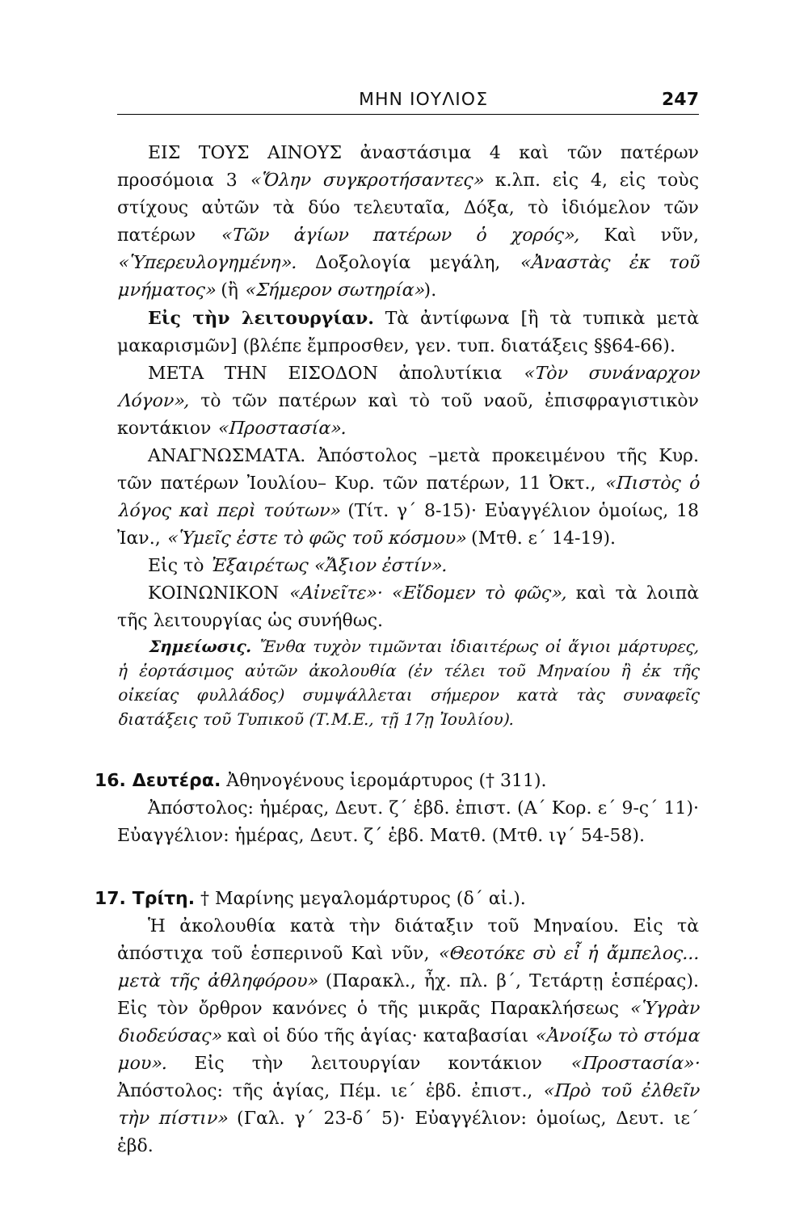ΜΗΝ ΙΟΥΛΙΟΣ 247
ΕΙΣ ΤΟΥΣ ΑΙΝΟΥΣ ἀναστάσιμα 4 καὶ τῶν πατέρων προσόμοια 3 «Ὅλην συγκροτήσαντες» κ.λπ. εἰς 4, εἰς τοὺς στίχους αὐτῶν τὰ δύο τελευταῖα, Δόξα, τὸ ἰδιόμελον τῶν πατέρων «Τῶν ἁγίων πατέρων ὁ χορός», Καὶ νῦν, «Ὑπερευλογημένη». Δοξολογία μεγάλη, «Ἀναστὰς ἐκ τοῦ μνήματος» (ἢ «Σήμερον σωτηρία»).
Εἰς τὴν λειτουργίαν. Τὰ ἀντίφωνα [ἢ τὰ τυπικὰ μετὰ μακαρισμῶν] (βλέπε ἔμπροσθεν, γεν. τυπ. διατάξεις §§64-66).
ΜΕΤΑ ΤΗΝ ΕΙΣΟΔΟΝ ἀπολυτίκια «Τὸν συνάναρχον Λόγον», τὸ τῶν πατέρων καὶ τὸ τοῦ ναοῦ, ἐπισφραγιστικὸν κοντάκιον «Προστασία».
ΑΝΑΓΝΩΣΜΑΤΑ. Ἀπόστολος –μετὰ προκειμένου τῆς Κυρ. τῶν πατέρων Ἰουλίου– Κυρ. τῶν πατέρων, 11 Ὀκτ., «Πιστὸς ὁ λόγος καὶ περὶ τούτων» (Τίτ. γ΄ 8-15)· Εὐαγγέλιον ὁμοίως, 18 Ἰαν., «Ὑμεῖς ἐστε τὸ φῶς τοῦ κόσμου» (Μτθ. ε΄ 14-19).
Εἰς τὸ Ἐξαιρέτως «Ἄξιον ἐστίν».
ΚΟΙΝΩΝΙΚΟΝ «Αἰνεῖτε»· «Εἴδομεν τὸ φῶς», καὶ τὰ λοιπὰ τῆς λειτουργίας ὡς συνήθως.
Σημείωσις. Ἔνθα τυχὸν τιμῶνται ἰδιαιτέρως οἱ ἅγιοι μάρτυρες, ἡ ἑορτάσιμος αὐτῶν ἀκολουθία (ἐν τέλει τοῦ Μηναίου ἢ ἐκ τῆς οἰκείας φυλλάδος) συμψάλλεται σήμερον κατὰ τὰς συναφεῖς διατάξεις τοῦ Τυπικοῦ (Τ.Μ.Ε., τῇ 17ῃ Ἰουλίου).
16. Δευτέρα. Ἀθηνογένους ἱερομάρτυρος († 311).
Ἀπόστολος: ἡμέρας, Δευτ. ζ΄ ἑβδ. ἐπιστ. (Α΄ Κορ. ε΄ 9-ς΄ 11)· Εὐαγγέλιον: ἡμέρας, Δευτ. ζ΄ ἑβδ. Ματθ. (Μτθ. ιγ΄ 54-58).
17. Τρίτη. † Μαρίνης μεγαλομάρτυρος (δ΄ αἰ.).
Ἡ ἀκολουθία κατὰ τὴν διάταξιν τοῦ Μηναίου. Εἰς τὰ ἀπόστιχα τοῦ ἑσπερινοῦ Καὶ νῦν, «Θεοτόκε σὺ εἶ ἡ ἄμπελος... μετὰ τῆς ἀθληφόρου» (Παρακλ., ἦχ. πλ. β΄, Τετάρτῃ ἑσπέρας). Εἰς τὸν ὄρθρον κανόνες ὁ τῆς μικρᾶς Παρακλήσεως «Ὑγρὰν διοδεύσας» καὶ οἱ δύο τῆς ἁγίας· καταβασίαι «Ἀνοίξω τὸ στόμα μου». Εἰς τὴν λειτουργίαν κοντάκιον «Προστασία»· Ἀπόστολος: τῆς ἁγίας, Πέμ. ιε΄ ἑβδ. ἐπιστ., «Πρὸ τοῦ ἐλθεῖν τὴν πίστιν» (Γαλ. γ΄ 23-δ΄ 5)· Εὐαγγέλιον: ὁμοίως, Δευτ. ιε΄ ἑβδ.